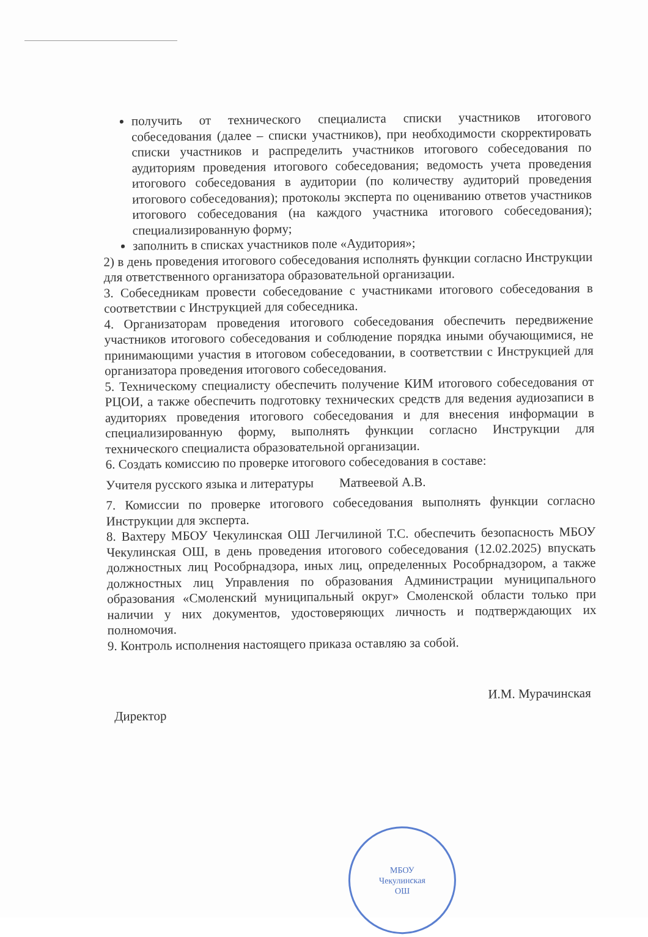получить от технического специалиста списки участников итогового собеседования (далее – списки участников), при необходимости скорректировать списки участников и распределить участников итогового собеседования по аудиториям проведения итогового собеседования; ведомость учета проведения итогового собеседования в аудитории (по количеству аудиторий проведения итогового собеседования); протоколы эксперта по оцениванию ответов участников итогового собеседования (на каждого участника итогового собеседования); специализированную форму;
заполнить в списках участников поле «Аудитория»;
2) в день проведения итогового собеседования исполнять функции согласно Инструкции для ответственного организатора образовательной организации.
3. Собеседникам провести собеседование с участниками итогового собеседования в соответствии с Инструкцией для собеседника.
4. Организаторам проведения итогового собеседования обеспечить передвижение участников итогового собеседования и соблюдение порядка иными обучающимися, не принимающими участия в итоговом собеседовании, в соответствии с Инструкцией для организатора проведения итогового собеседования.
5. Техническому специалисту обеспечить получение КИМ итогового собеседования от РЦОИ, а также обеспечить подготовку технических средств для ведения аудиозаписи в аудиториях проведения итогового собеседования и для внесения информации в специализированную форму, выполнять функции согласно Инструкции для технического специалиста образовательной организации.
6. Создать комиссию по проверке итогового собеседования в составе:
Учителя русского языка и литературы Матвеевой А.В.
7. Комиссии по проверке итогового собеседования выполнять функции согласно Инструкции для эксперта.
8. Вахтеру МБОУ Чекулинская ОШ Легчилиной Т.С. обеспечить безопасность МБОУ Чекулинская ОШ, в день проведения итогового собеседования (12.02.2025) впускать должностных лиц Рособрнадзора, иных лиц, определенных Рособрнадзором, а также должностных лиц Управления по образования Администрации муниципального образования «Смоленский муниципальный округ» Смоленской области только при наличии у них документов, удостоверяющих личность и подтверждающих их полномочия.
9. Контроль исполнения настоящего приказа оставляю за собой.
Директор И.М. Мурачинская
МБОУ
Чекулинская
ОШ